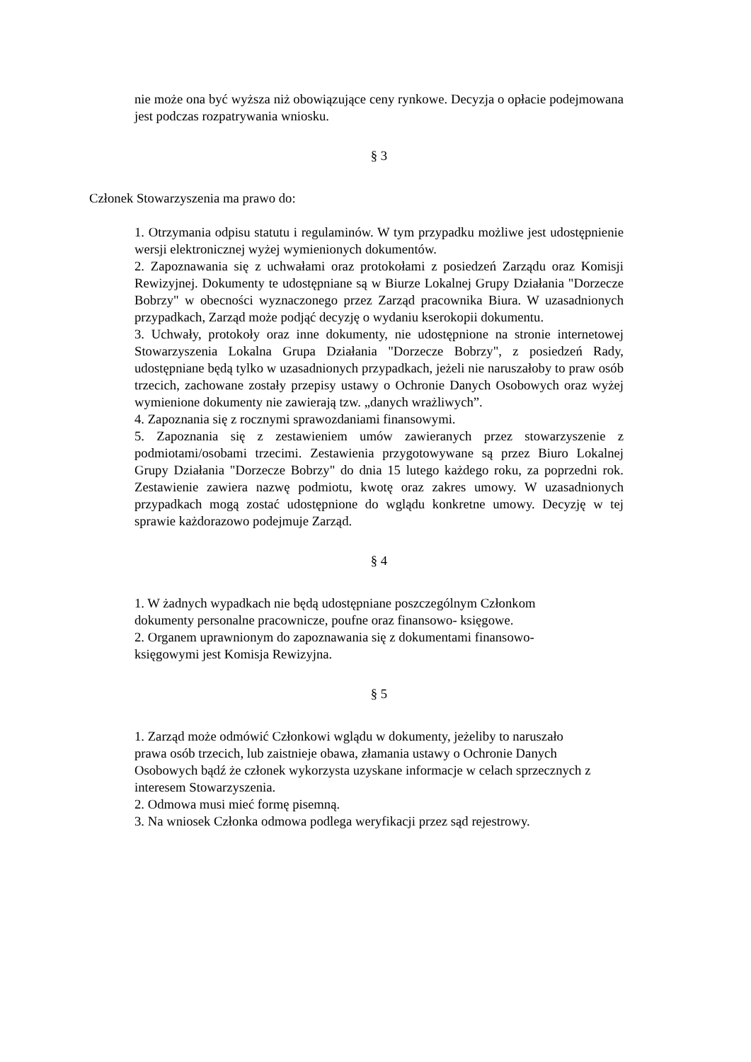nie może ona być wyższa niż obowiązujące ceny rynkowe. Decyzja o opłacie podejmowana jest podczas rozpatrywania wniosku.
§ 3
Członek Stowarzyszenia ma prawo do:
1. Otrzymania odpisu statutu i regulaminów. W tym przypadku możliwe jest udostępnienie wersji elektronicznej wyżej wymienionych dokumentów.
2. Zapoznawania się z uchwałami oraz protokołami z posiedzeń Zarządu oraz Komisji Rewizyjnej. Dokumenty te udostępniane są w Biurze Lokalnej Grupy Działania "Dorzecze Bobrzy" w obecności wyznaczonego przez Zarząd pracownika Biura. W uzasadnionych przypadkach, Zarząd może podjąć decyzję o wydaniu kserokopii dokumentu.
3. Uchwały, protokoły oraz inne dokumenty, nie udostępnione na stronie internetowej Stowarzyszenia Lokalna Grupa Działania "Dorzecze Bobrzy", z posiedzeń Rady, udostępniane będą tylko w uzasadnionych przypadkach, jeżeli nie naruszałoby to praw osób trzecich, zachowane zostały przepisy ustawy o Ochronie Danych Osobowych oraz wyżej wymienione dokumenty nie zawierają tzw. „danych wrażliwych”.
4. Zapoznania się z rocznymi sprawozdaniami finansowymi.
5. Zapoznania się z zestawieniem umów zawieranych przez stowarzyszenie z podmiotami/osobami trzecimi. Zestawienia przygotowywane są przez Biuro Lokalnej Grupy Działania "Dorzecze Bobrzy" do dnia 15 lutego każdego roku, za poprzedni rok. Zestawienie zawiera nazwę podmiotu, kwotę oraz zakres umowy. W uzasadnionych przypadkach mogą zostać udostępnione do wglądu konkretne umowy. Decyzję w tej sprawie każdorazowo podejmuje Zarząd.
§ 4
1. W żadnych wypadkach nie będą udostępniane poszczególnym Członkom
dokumenty personalne pracownicze, poufne oraz finansowo- księgowe.
2. Organem uprawnionym do zapoznawania się z dokumentami finansowo-
księgowymi jest Komisja Rewizyjna.
§ 5
1. Zarząd może odmówić Członkowi wglądu w dokumenty, jeżeliby to naruszało
prawa osób trzecich, lub zaistnieje obawa, złamania ustawy o Ochronie Danych
Osobowych bądź że członek wykorzysta uzyskane informacje w celach sprzecznych z
interesem Stowarzyszenia.
2. Odmowa musi mieć formę pisemną.
3. Na wniosek Członka odmowa podlega weryfikacji przez sąd rejestrowy.